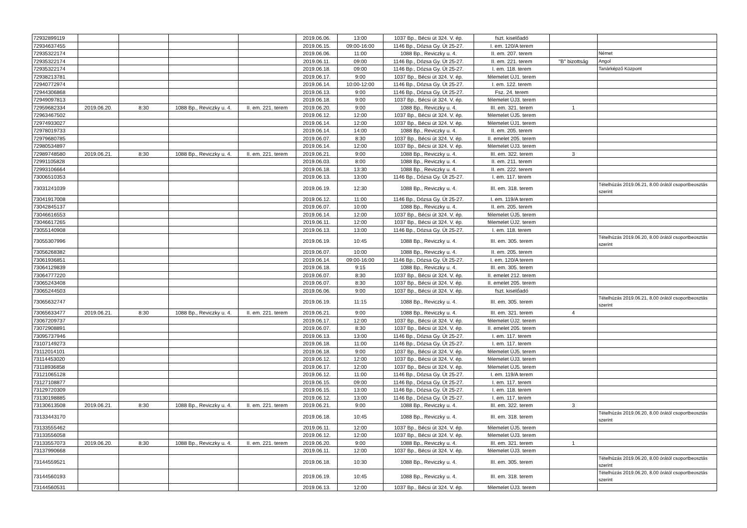| 72932899119 | | | | | 2019.06.06. | 13:00 | 1037 Bp., Bécsi út 324. V. ép. | fszt. kiselőadó | | |
| 72934637455 | | | | | 2019.06.15. | 09:00-16:00 | 1146 Bp., Dózsa Gy. Út 25-27. | I. em. 120/A terem | | |
| 72935322174 | | | | | 2019.06.06. | 11:00 | 1088 Bp., Reviczky u. 4. | II. em. 207. terem | | Német |
| 72935322174 | | | | | 2019.06.11. | 09:00 | 1146 Bp., Dózsa Gy. Út 25-27. | II. em. 221. terem | "B" bizottság | Angol |
| 72935322174 | | | | | 2019.06.18. | 09:00 | 1146 Bp., Dózsa Gy. Út 25-27. | I. em. 118. terem | | Tanárképző Központ |
| 72938213781 | | | | | 2019.06.17. | 9:00 | 1037 Bp., Bécsi út 324. V. ép. | félemelet ÚJ1. terem | | |
| 72940772974 | | | | | 2019.06.14. | 10:00-12:00 | 1146 Bp., Dózsa Gy. Út 25-27. | I. em. 122. terem | | |
| 72944306868 | | | | | 2019.06.13. | 9:00 | 1146 Bp., Dózsa Gy. Út 25-27. | Fsz. 24. terem | | |
| 72949097813 | | | | | 2019.06.18. | 9:00 | 1037 Bp., Bécsi út 324. V. ép. | félemelet ÚJ3. terem | | |
| 72959682334 | 2019.06.20. | 8:30 | 1088 Bp., Reviczky u. 4. | II. em. 221. terem | 2019.06.20. | 9:00 | 1088 Bp., Reviczky u. 4. | III. em. 321. terem | 1 | |
| 72963467502 | | | | | 2019.06.12. | 12:00 | 1037 Bp., Bécsi út 324. V. ép. | félemelet ÚJ5. terem | | |
| 72974933027 | | | | | 2019.06.14. | 12:00 | 1037 Bp., Bécsi út 324. V. ép. | félemelet ÚJ1. terem | | |
| 72978019733 | | | | | 2019.06.14. | 14:00 | 1088 Bp., Reviczky u. 4. | II. em. 205. terem | | |
| 72979680785 | | | | | 2019.06.07. | 8:30 | 1037 Bp., Bécsi út 324. V. ép. | II. emelet 205. terem | | |
| 72980534897 | | | | | 2019.06.14. | 12:00 | 1037 Bp., Bécsi út 324. V. ép. | félemelet ÚJ3. terem | | |
| 72989748580 | 2019.06.21. | 8:30 | 1088 Bp., Reviczky u. 4. | II. em. 221. terem | 2019.06.21. | 9:00 | 1088 Bp., Reviczky u. 4. | III. em. 322. terem | 3 | |
| 72991105828 | | | | | 2019.06.03. | 8:00 | 1088 Bp., Reviczky u. 4. | II. em. 211. terem | | |
| 72993106664 | | | | | 2019.06.18. | 13:30 | 1088 Bp., Reviczky u. 4. | II. em. 222. terem | | |
| 73006510353 | | | | | 2019.06.13. | 13:00 | 1146 Bp., Dózsa Gy. Út 25-27. | I. em. 117. terem | | |
| 73031241039 | | | | | 2019.06.19. | 12:30 | 1088 Bp., Reviczky u. 4. | III. em. 318. terem | | Tételhúzás 2019.06.21, 8.00 órától csoportbeosztás szerint |
| 73041917008 | | | | | 2019.06.12. | 11:00 | 1146 Bp., Dózsa Gy. Út 25-27. | I. em. 119/A terem | | |
| 73042845137 | | | | | 2019.06.07. | 10:00 | 1088 Bp., Reviczky u. 4. | II. em. 205. terem | | |
| 73046616553 | | | | | 2019.06.14. | 12:00 | 1037 Bp., Bécsi út 324. V. ép. | félemelet ÚJ5. terem | | |
| 73046617265 | | | | | 2019.06.11. | 12:00 | 1037 Bp., Bécsi út 324. V. ép. | félemelet ÚJ2. terem | | |
| 73055140908 | | | | | 2019.06.13. | 13:00 | 1146 Bp., Dózsa Gy. Út 25-27. | I. em. 118. terem | | |
| 73055307996 | | | | | 2019.06.19. | 10:45 | 1088 Bp., Reviczky u. 4. | III. em. 305. terem | | Tételhúzás 2019.06.20, 8.00 órától csoportbeosztás szerint |
| 73056268382 | | | | | 2019.06.07. | 10:00 | 1088 Bp., Reviczky u. 4. | II. em. 205. terem | | |
| 73061936851 | | | | | 2019.06.14. | 09:00-16:00 | 1146 Bp., Dózsa Gy. Út 25-27. | I. em. 120/A terem | | |
| 73064129839 | | | | | 2019.06.18. | 9:15 | 1088 Bp., Reviczky u. 4. | III. em. 305. terem | | |
| 73064777220 | | | | | 2019.06.07. | 8:30 | 1037 Bp., Bécsi út 324. V. ép. | II. emelet 212. terem | | |
| 73065243408 | | | | | 2019.06.07. | 8:30 | 1037 Bp., Bécsi út 324. V. ép. | II. emelet 205. terem | | |
| 73065244503 | | | | | 2019.06.06. | 9:00 | 1037 Bp., Bécsi út 324. V. ép. | fszt. kiselőadó | | |
| 73065632747 | | | | | 2019.06.19. | 11:15 | 1088 Bp., Reviczky u. 4. | III. em. 305. terem | | Tételhúzás 2019.06.21, 8.00 órától csoportbeosztás szerint |
| 73065633477 | 2019.06.21. | 8:30 | 1088 Bp., Reviczky u. 4. | II. em. 221. terem | 2019.06.21. | 9:00 | 1088 Bp., Reviczky u. 4. | III. em. 321. terem | 4 | |
| 73067209737 | | | | | 2019.06.17. | 12:00 | 1037 Bp., Bécsi út 324. V. ép. | félemelet ÚJ2. terem | | |
| 73072908891 | | | | | 2019.06.07. | 8:30 | 1037 Bp., Bécsi út 324. V. ép. | II. emelet 205. terem | | |
| 73095737946 | | | | | 2019.06.13. | 13:00 | 1146 Bp., Dózsa Gy. Út 25-27. | I. em. 117. terem | | |
| 73107149273 | | | | | 2019.06.18. | 11:00 | 1146 Bp., Dózsa Gy. Út 25-27. | I. em. 117. terem | | |
| 73112014101 | | | | | 2019.06.18. | 9:00 | 1037 Bp., Bécsi út 324. V. ép. | félemelet ÚJ5. terem | | |
| 73114453020 | | | | | 2019.06.12. | 12:00 | 1037 Bp., Bécsi út 324. V. ép. | félemelet ÚJ3. terem | | |
| 73118936858 | | | | | 2019.06.17. | 12:00 | 1037 Bp., Bécsi út 324. V. ép. | félemelet ÚJ5. terem | | |
| 73121065128 | | | | | 2019.06.12. | 11:00 | 1146 Bp., Dózsa Gy. Út 25-27. | I. em. 119/A terem | | |
| 73127108877 | | | | | 2019.06.15. | 09:00 | 1146 Bp., Dózsa Gy. Út 25-27. | I. em. 117. terem | | |
| 73129720309 | | | | | 2019.06.15. | 13:00 | 1146 Bp., Dózsa Gy. Út 25-27. | I. em. 118. terem | | |
| 73130198885 | | | | | 2019.06.12. | 13:00 | 1146 Bp., Dózsa Gy. Út 25-27. | I. em. 117. terem | | |
| 73130613508 | 2019.06.21. | 8:30 | 1088 Bp., Reviczky u. 4. | II. em. 221. terem | 2019.06.21. | 9:00 | 1088 Bp., Reviczky u. 4. | III. em. 322. terem | 3 | |
| 73133443170 | | | | | 2019.06.18. | 10:45 | 1088 Bp., Reviczky u. 4. | III. em. 318. terem | | Tételhúzás 2019.06.20, 8.00 órától csoportbeosztás szerint |
| 73133555462 | | | | | 2019.06.11. | 12:00 | 1037 Bp., Bécsi út 324. V. ép. | félemelet ÚJ5. terem | | |
| 73133556058 | | | | | 2019.06.12. | 12:00 | 1037 Bp., Bécsi út 324. V. ép. | félemelet ÚJ3. terem | | |
| 73133557073 | 2019.06.20. | 8:30 | 1088 Bp., Reviczky u. 4. | II. em. 221. terem | 2019.06.20. | 9:00 | 1088 Bp., Reviczky u. 4. | III. em. 321. terem | 1 | |
| 73137990668 | | | | | 2019.06.11. | 12:00 | 1037 Bp., Bécsi út 324. V. ép. | félemelet ÚJ3. terem | | |
| 73144559521 | | | | | 2019.06.18. | 10:30 | 1088 Bp., Reviczky u. 4. | III. em. 305. terem | | Tételhúzás 2019.06.20, 8.00 órától csoportbeosztás szerint |
| 73144560193 | | | | | 2019.06.19. | 10:45 | 1088 Bp., Reviczky u. 4. | III. em. 318. terem | | Tételhúzás 2019.06.20, 8.00 órától csoportbeosztás szerint |
| 73144560531 | | | | | 2019.06.13. | 12:00 | 1037 Bp., Bécsi út 324. V. ép. | félemelet ÚJ3. terem | | |